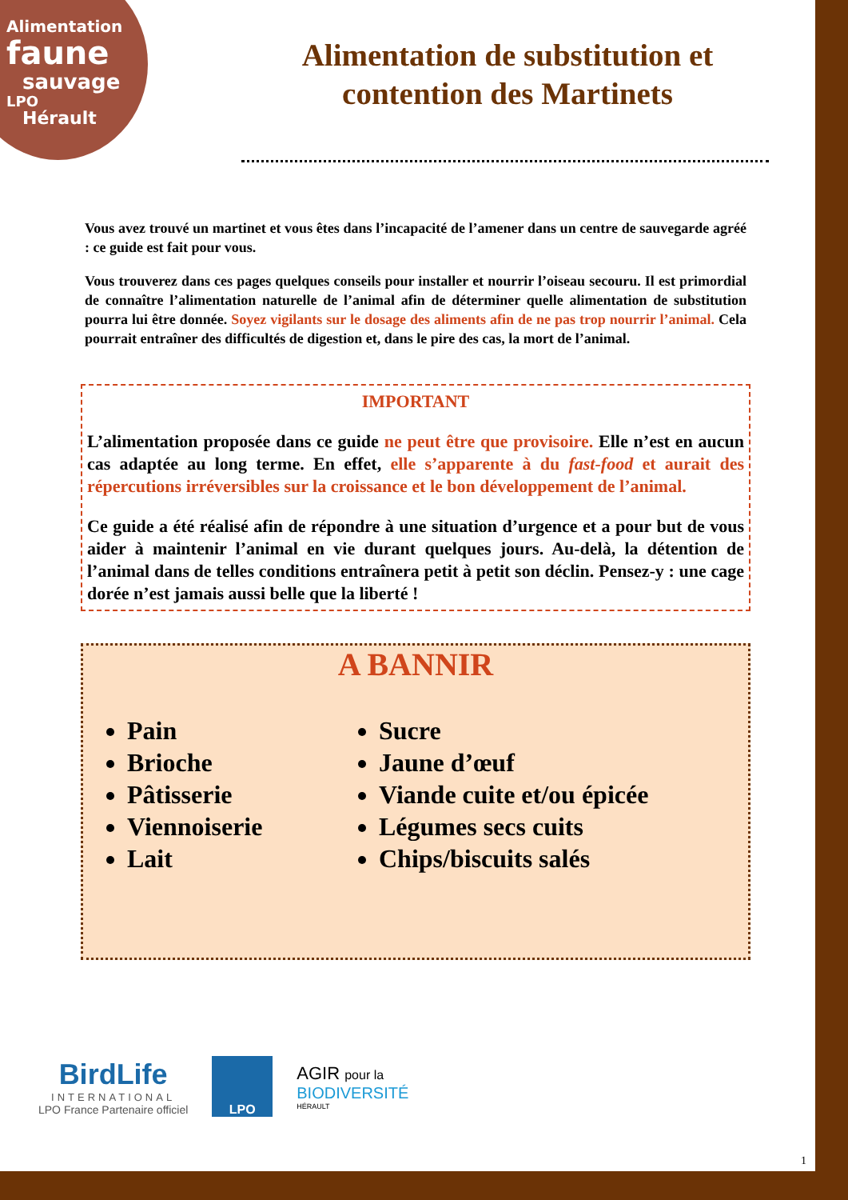Alimentation
faune
sauvage
LPO
Hérault
Alimentation de substitution et contention des Martinets
Vous avez trouvé un martinet et vous êtes dans l’incapacité de l’amener dans un centre de sauvegarde agréé : ce guide est fait pour vous.
Vous trouverez dans ces pages quelques conseils pour installer et nourrir l’oiseau secouru. Il est primordial de connaître l’alimentation naturelle de l’animal afin de déterminer quelle alimentation de substitution pourra lui être donnée. Soyez vigilants sur le dosage des aliments afin de ne pas trop nourrir l’animal. Cela pourrait entraîner des difficultés de digestion et, dans le pire des cas, la mort de l’animal.
IMPORTANT
L’alimentation proposée dans ce guide ne peut être que provisoire. Elle n’est en aucun cas adaptée au long terme. En effet, elle s’apparente à du fast-food et aurait des répercutions irréversibles sur la croissance et le bon développement de l’animal.
Ce guide a été réalisé afin de répondre à une situation d’urgence et a pour but de vous aider à maintenir l’animal en vie durant quelques jours. Au-delà, la détention de l’animal dans de telles conditions entraînera petit à petit son déclin. Pensez-y : une cage dorée n’est jamais aussi belle que la liberté !
A BANNIR
Pain
Brioche
Pâtisserie
Viennoiserie
Lait
Sucre
Jaune d’œuf
Viande cuite et/ou épicée
Légumes secs cuits
Chips/biscuits salés
BirdLife
INTERNATIONAL
LPO France Partenaire officiel
LPO
AGIR pour la
BIODIVERSITÉ
HÉRAULT
1